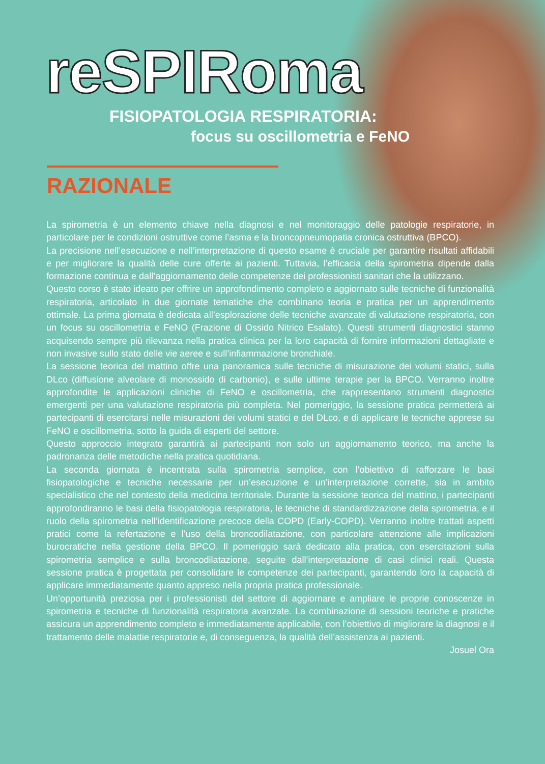reSPIRoma
FISIOPATOLOGIA RESPIRATORIA:
focus su oscillometria e FeNO
RAZIONALE
La spirometria è un elemento chiave nella diagnosi e nel monitoraggio delle patologie respiratorie, in particolare per le condizioni ostruttive come l’asma e la broncopneumopatia cronica ostruttiva (BPCO).
La precisione nell’esecuzione e nell’interpretazione di questo esame è cruciale per garantire risultati affidabili e per migliorare la qualità delle cure offerte ai pazienti. Tuttavia, l’efficacia della spirometria dipende dalla formazione continua e dall’aggiornamento delle competenze dei professionisti sanitari che la utilizzano.
Questo corso è stato ideato per offrire un approfondimento completo e aggiornato sulle tecniche di funzionalità respiratoria, articolato in due giornate tematiche che combinano teoria e pratica per un apprendimento ottimale. La prima giornata è dedicata all’esplorazione delle tecniche avanzate di valutazione respiratoria, con un focus su oscillometria e FeNO (Frazione di Ossido Nitrico Esalato). Questi strumenti diagnostici stanno acquisendo sempre più rilevanza nella pratica clinica per la loro capacità di fornire informazioni dettagliate e non invasive sullo stato delle vie aeree e sull’infiammazione bronchiale.
La sessione teorica del mattino offre una panoramica sulle tecniche di misurazione dei volumi statici, sulla DLco (diffusione alveolare di monossido di carbonio), e sulle ultime terapie per la BPCO. Verranno inoltre approfondite le applicazioni cliniche di FeNO e oscillometria, che rappresentano strumenti diagnostici emergenti per una valutazione respiratoria più completa. Nel pomeriggio, la sessione pratica permetterà ai partecipanti di esercitarsi nelle misurazioni dei volumi statici e del DLco, e di applicare le tecniche apprese su FeNO e oscillometria, sotto la guida di esperti del settore.
Questo approccio integrato garantirà ai partecipanti non solo un aggiornamento teorico, ma anche la padronanza delle metodiche nella pratica quotidiana.
La seconda giornata è incentrata sulla spirometria semplice, con l’obiettivo di rafforzare le basi fisiopatologiche e tecniche necessarie per un’esecuzione e un’interpretazione corrette, sia in ambito specialistico che nel contesto della medicina territoriale. Durante la sessione teorica del mattino, i partecipanti approfondiranno le basi della fisiopatologia respiratoria, le tecniche di standardizzazione della spirometria, e il ruolo della spirometria nell’identificazione precoce della COPD (Early-COPD). Verranno inoltre trattati aspetti pratici come la refertazione e l’uso della broncodilatazione, con particolare attenzione alle implicazioni burocratiche nella gestione della BPCO. Il pomeriggio sarà dedicato alla pratica, con esercitazioni sulla spirometria semplice e sulla broncodilatazione, seguite dall’interpretazione di casi clinici reali. Questa sessione pratica è progettata per consolidare le competenze dei partecipanti, garantendo loro la capacità di applicare immediatamente quanto appreso nella propria pratica professionale.
Un’opportunità preziosa per i professionisti del settore di aggiornare e ampliare le proprie conoscenze in spirometria e tecniche di funzionalità respiratoria avanzate. La combinazione di sessioni teoriche e pratiche assicura un apprendimento completo e immediatamente applicabile, con l’obiettivo di migliorare la diagnosi e il trattamento delle malattie respiratorie e, di conseguenza, la qualità dell’assistenza ai pazienti.
Josuel Ora